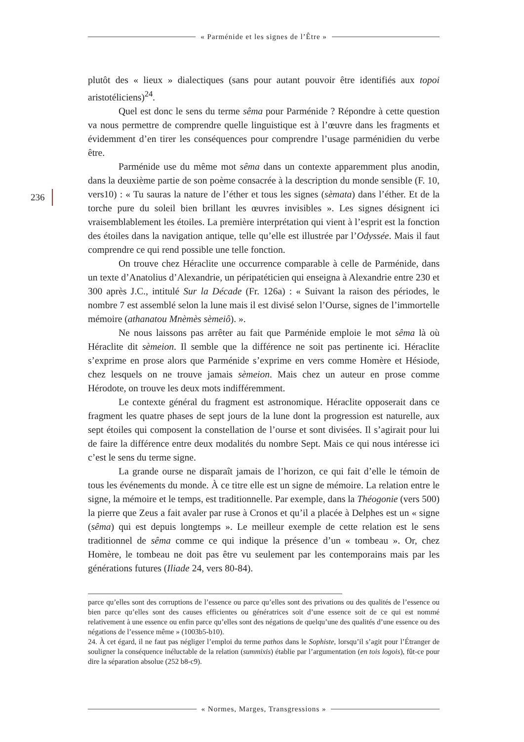« Parménide et les signes de l’Être »
236
plutôt des « lieux » dialectiques (sans pour autant pouvoir être identifiés aux topoi aristotéliciens)<sup>24</sup>.
Quel est donc le sens du terme sêma pour Parménide ? Répondre à cette question va nous permettre de comprendre quelle linguistique est à l’œuvre dans les fragments et évidemment d’en tirer les conséquences pour comprendre l’usage parménidien du verbe être.
Parménide use du même mot sêma dans un contexte apparemment plus anodin, dans la deuxième partie de son poème consacrée à la description du monde sensible (F. 10, vers10) : « Tu sauras la nature de l’éther et tous les signes (sèmata) dans l’éther. Et de la torche pure du soleil bien brillant les œuvres invisibles ». Les signes désignent ici vraisemblablement les étoiles. La première interprétation qui vient à l’esprit est la fonction des étoiles dans la navigation antique, telle qu’elle est illustrée par l’Odyssée. Mais il faut comprendre ce qui rend possible une telle fonction.
On trouve chez Héraclite une occurrence comparable à celle de Parménide, dans un texte d’Anatolius d’Alexandrie, un péripatéticien qui enseigna à Alexandrie entre 230 et 300 après J.C., intitulé Sur la Décade (Fr. 126a) : « Suivant la raison des périodes, le nombre 7 est assemblé selon la lune mais il est divisé selon l’Ourse, signes de l’immortelle mémoire (athanatou Mnèmès sèmeiô). ».
Ne nous laissons pas arrêter au fait que Parménide emploie le mot sêma là où Héraclite dit sèmeion. Il semble que la différence ne soit pas pertinente ici. Héraclite s’exprime en prose alors que Parménide s’exprime en vers comme Homère et Hésiode, chez lesquels on ne trouve jamais sèmeion. Mais chez un auteur en prose comme Hérodote, on trouve les deux mots indifféremment.
Le contexte général du fragment est astronomique. Héraclite opposerait dans ce fragment les quatre phases de sept jours de la lune dont la progression est naturelle, aux sept étoiles qui composent la constellation de l’ourse et sont divisées. Il s’agirait pour lui de faire la différence entre deux modalités du nombre Sept. Mais ce qui nous intéresse ici c’est le sens du terme signe.
La grande ourse ne disparaît jamais de l’horizon, ce qui fait d’elle le témoin de tous les événements du monde. À ce titre elle est un signe de mémoire. La relation entre le signe, la mémoire et le temps, est traditionnelle. Par exemple, dans la Théogonie (vers 500) la pierre que Zeus a fait avaler par ruse à Cronos et qu’il a placée à Delphes est un « signe (sêma) qui est depuis longtemps ». Le meilleur exemple de cette relation est le sens traditionnel de sêma comme ce qui indique la présence d’un « tombeau ». Or, chez Homère, le tombeau ne doit pas être vu seulement par les contemporains mais par les générations futures (Iliade 24, vers 80-84).
parce qu’elles sont des corruptions de l’essence ou parce qu’elles sont des privations ou des qualités de l’essence ou bien parce qu’elles sont des causes efficientes ou génératrices soit d’une essence soit de ce qui est nommé relativement à une essence ou enfin parce qu’elles sont des négations de quelqu’une des qualités d’une essence ou des négations de l’essence même » (1003b5-b10).
24. À cet égard, il ne faut pas négliger l’emploi du terme pathos dans le Sophiste, lorsqu’il s’agit pour l’Étranger de souligner la conséquence inéluctable de la relation (summixis) établie par l’argumentation (en tois logois), fût-ce pour dire la séparation absolue (252 b8-c9).
« Normes, Marges, Transgressions »